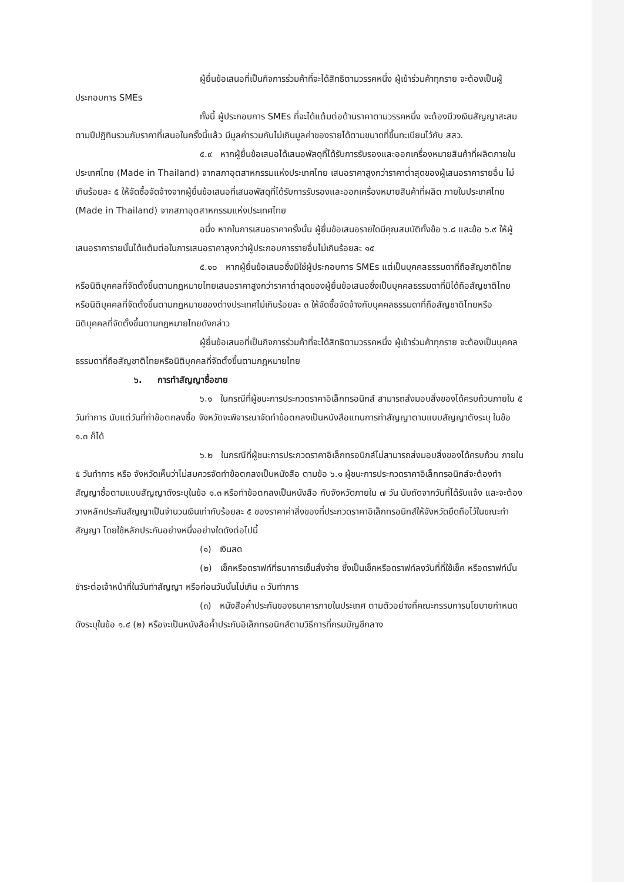ผู้ยื่นข้อเสนอที่เป็นกิจการร่วมค้าที่จะได้สิทธิตามวรรคหนึ่ง ผู้เข้าร่วมค้าทุกราย จะต้องเป็นผู้ประกอบการ SMEs
ทั้งนี้ ผู้ประกอบการ SMEs ที่จะได้แต้มต่อด้านราคาตามวรรคหนึ่ง จะต้องมีวงเงินสัญญาสะสมตามปีปฏิทินรวมกับราคาที่เสนอในครั้งนี้แล้ว มีมูลค่ารวมกันไม่เกินมูลค่าของรายได้ตามขนาดที่ขึ้นทะเบียนไว้กับ สสว.
๕.๙ หากผู้ยื่นข้อเสนอได้เสนอพัสดุที่ได้รับการรับรองและออกเครื่องหมายสินค้าที่ผลิตภายในประเทศไทย (Made in Thailand) จากสภาอุตสาหกรรมแห่งประเทศไทย เสนอราคาสูงกว่าราคาต่ำสุดของผู้เสนอราคารายอื่น ไม่เกินร้อยละ ๕ ให้จัดซื้อจัดจ้างจากผู้ยื่นข้อเสนอที่เสนอพัสดุที่ได้รับการรับรองและออกเครื่องหมายสินค้าที่ผลิต ภายในประเทศไทย (Made in Thailand) จากสภาอุตสาหกรรมแห่งประเทศไทย
อนึ่ง หากในการเสนอราคาครั้งนั้น ผู้ยื่นข้อเสนอรายใดมีคุณสมบัติทั้งข้อ ๖.๘ และข้อ ๖.๙ ให้ผู้เสนอราคารายนั้นได้แต้มต่อในการเสนอราคาสูงกว่าผู้ประกอบการรายอื่นไม่เกินร้อยละ ๑๕
๕.๑๐ หากผู้ยื่นข้อเสนอซึ่งมิใช่ผู้ประกอบการ SMEs แต่เป็นบุคคลธรรมดาที่ถือสัญชาติไทยหรือนิติบุคคลที่จัดตั้งขึ้นตามกฎหมายไทยเสนอราคาสูงกว่าราคาต่ำสุดของผู้ยื่นข้อเสนอซึ่งเป็นบุคคลธรรมดาที่มิได้ถือสัญชาติไทยหรือนิติบุคคลที่จัดตั้งขึ้นตามกฎหมายของต่างประเทศไม่เกินร้อยละ ๓ ให้จัดซื้อจัดจ้างกับบุคคลธรรมดาที่ถือสัญชาติไทยหรือนิติบุคคลที่จัดตั้งขึ้นตามกฎหมายไทยดังกล่าว
ผู้ยื่นข้อเสนอที่เป็นกิจการร่วมค้าที่จะได้สิทธิตามวรรคหนึ่ง ผู้เข้าร่วมค้าทุกราย จะต้องเป็นบุคคลธรรมดาที่ถือสัญชาติไทยหรือนิติบุคคลที่จัดตั้งขึ้นตามกฎหมายไทย
๖. การทำสัญญาซื้อขาย
๖.๑ ในกรณีที่ผู้ชนะการประกวดราคาอิเล็กทรอนิกส์ สามารถส่งมอบสิ่งของได้ครบถ้วนภายใน ๕ วันทำการ นับแต่วันที่ทำข้อตกลงซื้อ จังหวัดจะพิจารณาจัดทำข้อตกลงเป็นหนังสือแทนการทำสัญญาตามแบบสัญญาตังระบุ ในข้อ ๑.๓ ก็ได้
๖.๒ ในกรณีที่ผู้ชนะการประกวดราคาอิเล็กทรอนิกส์ไม่สามารถส่งมอบสิ่งของได้ครบถ้วน ภายใน ๕ วันทำการ หรือ จังหวัดเห็นว่าไม่สมควรจัดทำข้อตกลงเป็นหนังสือ ตามข้อ ๖.๑ ผู้ชนะการประกวดราคาอิเล็กทรอนิกส์จะต้องทำสัญญาซื้อตามแบบสัญญาดังระบุในข้อ ๑.๓ หรือทำข้อตกลงเป็นหนังสือ กับจังหวัดภายใน ๗ วัน นับถัดจากวันที่ได้รับแจ้ง และจะต้องวางหลักประกันสัญญาเป็นจำนวนเงินเท่ากับร้อยละ ๕ ของราคาค่าสิ่งของที่ประกวดราคาอิเล็กทรอนิกส์ให้จังหวัดยึดถือไว้ในขณะทำสัญญา โดยใช้หลักประกันอย่างหนึ่งอย่างใดดังต่อไปนี้
(๑) เงินสด
(๒) เช็คหรือดราฟท์ที่ธนาคารเซ็นสั่งจ่าย ซึ่งเป็นเช็คหรือดราฟท์ลงวันที่ที่ใช้เช็ค หรือดราฟท์นั้นชำระต่อเจ้าหน้าที่ในวันทำสัญญา หรือก่อนวันนั้นไม่เกิน ๓ วันทำการ
(๓) หนังสือค้ำประกันของธนาคารภายในประเทศ ตามตัวอย่างที่คณะกรรมการนโยบายกำหนด ดังระบุในข้อ ๑.๔ (๒) หรือจะเป็นหนังสือค้ำประกันอิเล็กทรอนิกส์ตามวิธีการที่กรมบัญชีกลาง